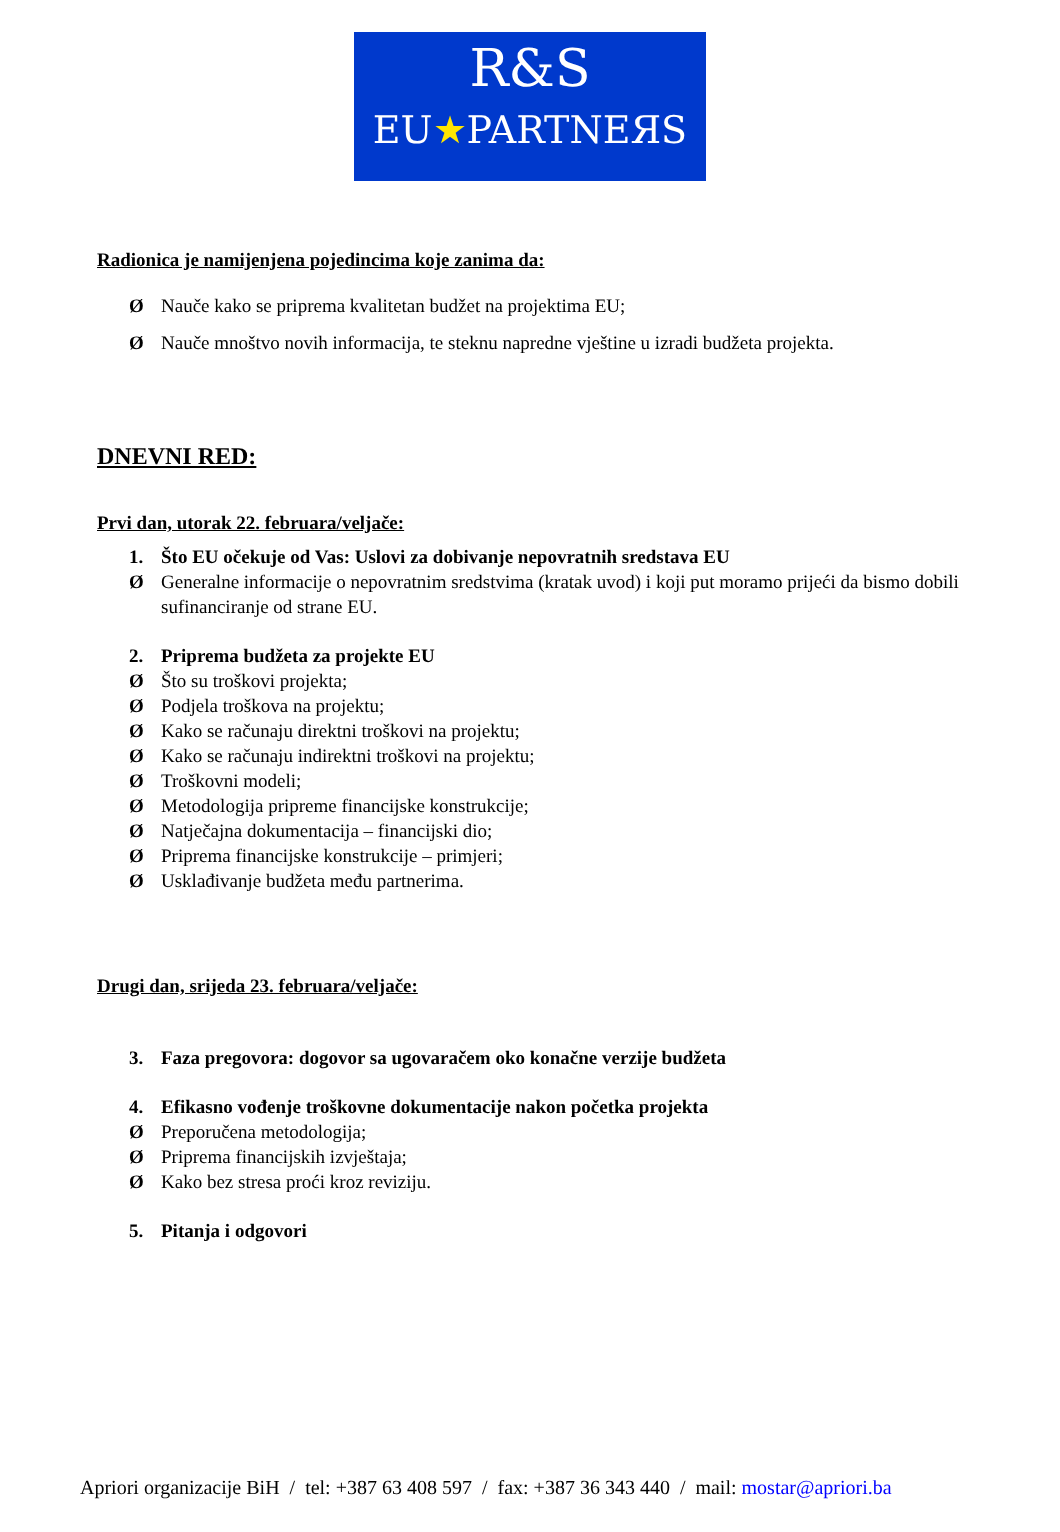R&S
EU★PARTNEЯS
Radionica je namijenjena pojedincima koje zanima da:
Ø Nauče kako se priprema kvalitetan budžet na projektima EU;
Ø Nauče mnoštvo novih informacija, te steknu napredne vještine u izradi budžeta projekta.
DNEVNI RED:
Prvi dan, utorak 22. februara/veljače:
1. Što EU očekuje od Vas: Uslovi za dobivanje nepovratnih sredstava EU
Ø Generalne informacije o nepovratnim sredstvima (kratak uvod) i koji put moramo prijeći da bismo dobili sufinanciranje od strane EU.
2. Priprema budžeta za projekte EU
Ø Što su troškovi projekta;
Ø Podjela troškova na projektu;
Ø Kako se računaju direktni troškovi na projektu;
Ø Kako se računaju indirektni troškovi na projektu;
Ø Troškovni modeli;
Ø Metodologija pripreme financijske konstrukcije;
Ø Natječajna dokumentacija – financijski dio;
Ø Priprema financijske konstrukcije – primjeri;
Ø Usklađivanje budžeta među partnerima.
Drugi dan, srijeda 23. februara/veljače:
3. Faza pregovora: dogovor sa ugovaračem oko konačne verzije budžeta
4. Efikasno vođenje troškovne dokumentacije nakon početka projekta
Ø Preporučena metodologija;
Ø Priprema financijskih izvještaja;
Ø Kako bez stresa proći kroz reviziju.
5. Pitanja i odgovori
Apriori organizacije BiH / tel: +387 63 408 597 / fax: +387 36 343 440 / mail: mostar@apriori.ba